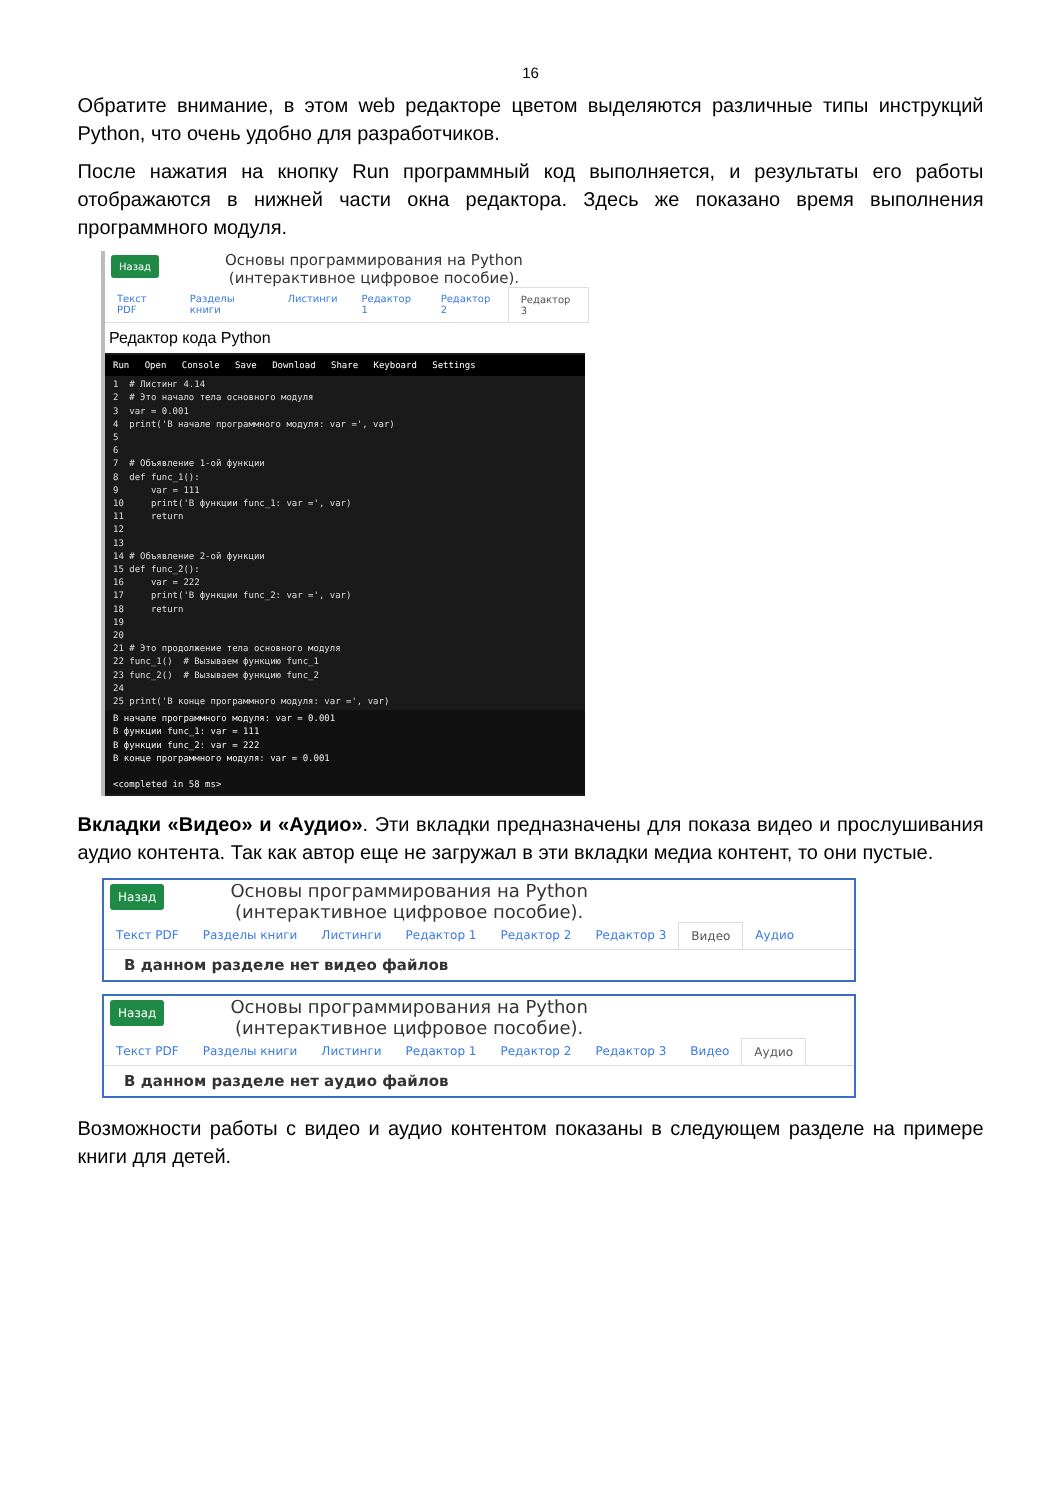16
Обратите внимание, в этом web редакторе цветом выделяются различные типы инструкций Python, что очень удобно для разработчиков.
После нажатия на кнопку Run программный код выполняется, и результаты его работы отображаются в нижней части окна редактора. Здесь же показано время выполнения программного модуля.
Назад
Основы программирования на Python
(интерактивное цифровое пособие).
Текст PDF Разделы книги Листинги Редактор 1 Редактор 2 Редактор 3
Редактор кода Python
Run Open Console Save Download Share Keyboard Settings
1  # Листинг 4.14
2  # Это начало тела основного модуля
3  var = 0.001
4  print('В начале программного модуля: var =', var)
5
6
7  # Объявление 1-ой функции
8  def func_1():
9      var = 111
10     print('В функции func_1: var =', var)
11     return
12
13
14 # Объявление 2-ой функции
15 def func_2():
16     var = 222
17     print('В функции func_2: var =', var)
18     return
19
20
21 # Это продолжение тела основного модуля
22 func_1()  # Вызываем функцию func_1
23 func_2()  # Вызываем функцию func_2
24
25 print('В конце программного модуля: var =', var)
В начале программного модуля: var = 0.001
В функции func_1: var = 111
В функции func_2: var = 222
В конце программного модуля: var = 0.001

<completed in 58 ms>
Вкладки «Видео» и «Аудио». Эти вкладки предназначены для показа видео и прослушивания аудио контента. Так как автор еще не загружал в эти вкладки медиа контент, то они пустые.
Назад
Основы программирования на Python
(интерактивное цифровое пособие).
Текст PDF Разделы книги Листинги Редактор 1 Редактор 2 Редактор 3 Видео Аудио
В данном разделе нет видео файлов
Назад
Основы программирования на Python
(интерактивное цифровое пособие).
Текст PDF Разделы книги Листинги Редактор 1 Редактор 2 Редактор 3 Видео Аудио
В данном разделе нет аудио файлов
Возможности работы с видео и аудио контентом показаны в следующем разделе на примере книги для детей.